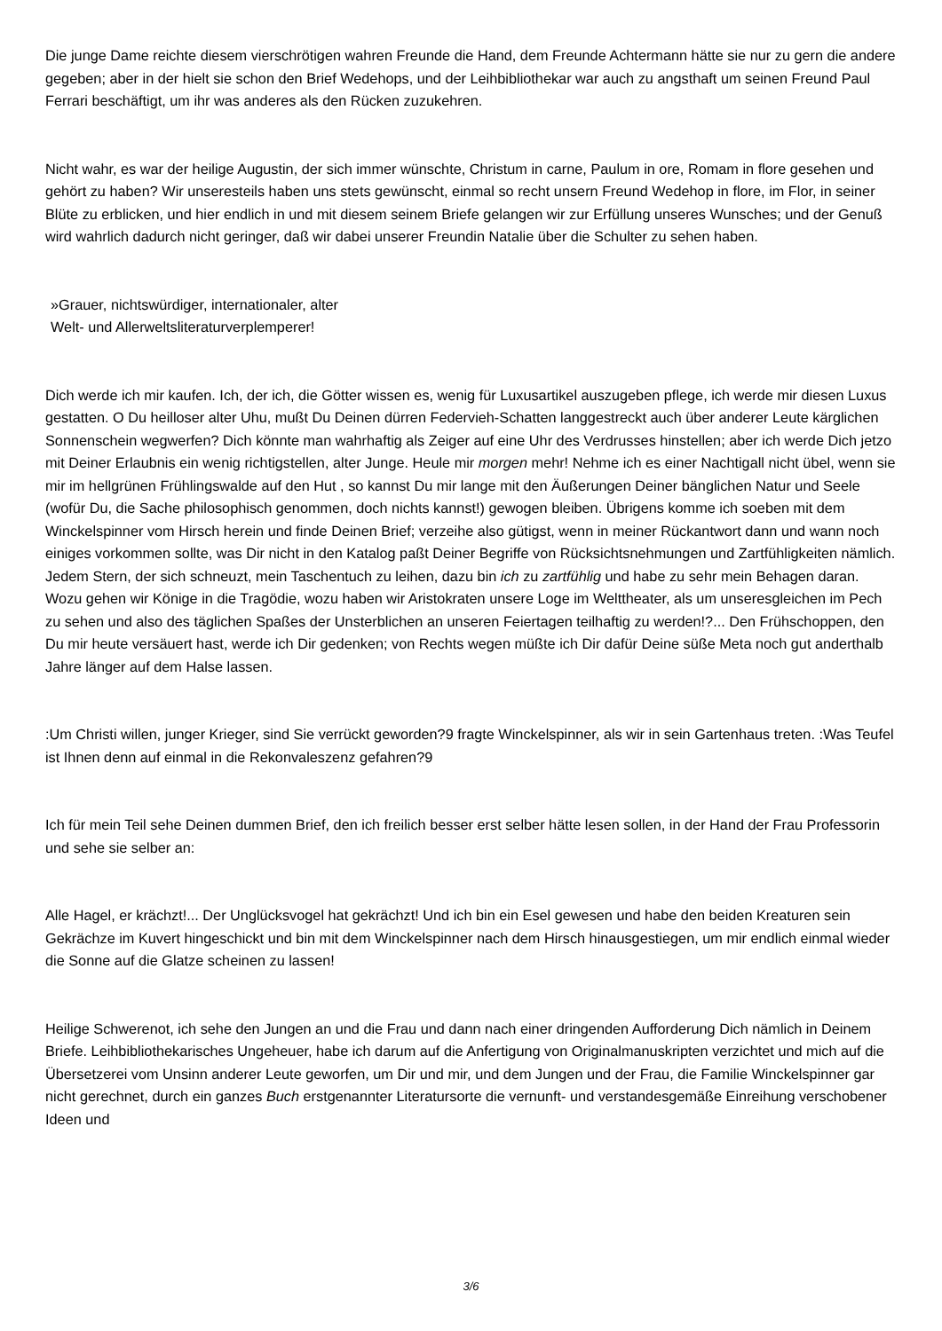Die junge Dame reichte diesem vierschrötigen wahren Freunde die Hand, dem Freunde Achtermann hätte sie nur zu gern die andere gegeben; aber in der hielt sie schon den Brief Wedehops, und der Leihbibliothekar war auch zu angsthaft um seinen Freund Paul Ferrari beschäftigt, um ihr was anderes als den Rücken zuzukehren.
Nicht wahr, es war der heilige Augustin, der sich immer wünschte, Christum in carne, Paulum in ore, Romam in flore gesehen und gehört zu haben? Wir unseresteils haben uns stets gewünscht, einmal so recht unsern Freund Wedehop in flore, im Flor, in seiner Blüte zu erblicken, und hier endlich in und mit diesem seinem Briefe gelangen wir zur Erfüllung unseres Wunsches; und der Genuß wird wahrlich dadurch nicht geringer, daß wir dabei unserer Freundin Natalie über die Schulter zu sehen haben.
»Grauer, nichtswürdiger, internationaler, alter
Welt- und Allerweltsliteraturverplemperer!
Dich werde ich mir kaufen. Ich, der ich, die Götter wissen es, wenig für Luxusartikel auszugeben pflege, ich werde mir diesen Luxus gestatten. O Du heilloser alter Uhu, mußt Du Deinen dürren Federvieh-Schatten langgestreckt auch über anderer Leute kärglichen Sonnenschein wegwerfen? Dich könnte man wahrhaftig als Zeiger auf eine Uhr des Verdrusses hinstellen; aber ich werde Dich jetzo mit Deiner Erlaubnis ein wenig richtigstellen, alter Junge. Heule mir morgen mehr! Nehme ich es einer Nachtigall nicht übel, wenn sie mir im hellgrünen Frühlingswalde auf den Hut , so kannst Du mir lange mit den Äußerungen Deiner bänglichen Natur und Seele (wofür Du, die Sache philosophisch genommen, doch nichts kannst!) gewogen bleiben. Übrigens komme ich soeben mit dem Winckelspinner vom Hirsch herein und finde Deinen Brief; verzeihe also gütigst, wenn in meiner Rückantwort dann und wann noch einiges vorkommen sollte, was Dir nicht in den Katalog paßt Deiner Begriffe von Rücksichtsnehmungen und Zartfühligkeiten nämlich. Jedem Stern, der sich schneuzt, mein Taschentuch zu leihen, dazu bin ich zu zartfühlig und habe zu sehr mein Behagen daran. Wozu gehen wir Könige in die Tragödie, wozu haben wir Aristokraten unsere Loge im Welttheater, als um unseresgleichen im Pech zu sehen und also des täglichen Spaßes der Unsterblichen an unseren Feiertagen teilhaftig zu werden!?... Den Frühschoppen, den Du mir heute versäuert hast, werde ich Dir gedenken; von Rechts wegen müßte ich Dir dafür Deine süße Meta noch gut anderthalb Jahre länger auf dem Halse lassen.
:Um Christi willen, junger Krieger, sind Sie verrückt geworden?9 fragte Winckelspinner, als wir in sein Gartenhaus treten. :Was Teufel ist Ihnen denn auf einmal in die Rekonvaleszenz gefahren?9
Ich für mein Teil sehe Deinen dummen Brief, den ich freilich besser erst selber hätte lesen sollen, in der Hand der Frau Professorin und sehe sie selber an:
Alle Hagel, er krächzt!... Der Unglücksvogel hat gekrächzt! Und ich bin ein Esel gewesen und habe den beiden Kreaturen sein Gekrächze im Kuvert hingeschickt und bin mit dem Winckelspinner nach dem Hirsch hinausgestiegen, um mir endlich einmal wieder die Sonne auf die Glatze scheinen zu lassen!
Heilige Schwerenot, ich sehe den Jungen an und die Frau und dann nach einer dringenden Aufforderung Dich nämlich in Deinem Briefe. Leihbibliothekarisches Ungeheuer, habe ich darum auf die Anfertigung von Originalmanuskripten verzichtet und mich auf die Übersetzerei vom Unsinn anderer Leute geworfen, um Dir und mir, und dem Jungen und der Frau, die Familie Winckelspinner gar nicht gerechnet, durch ein ganzes Buch erstgenannter Literatursorte die vernunft- und verstandesgemäße Einreihung verschobener Ideen und
3/6